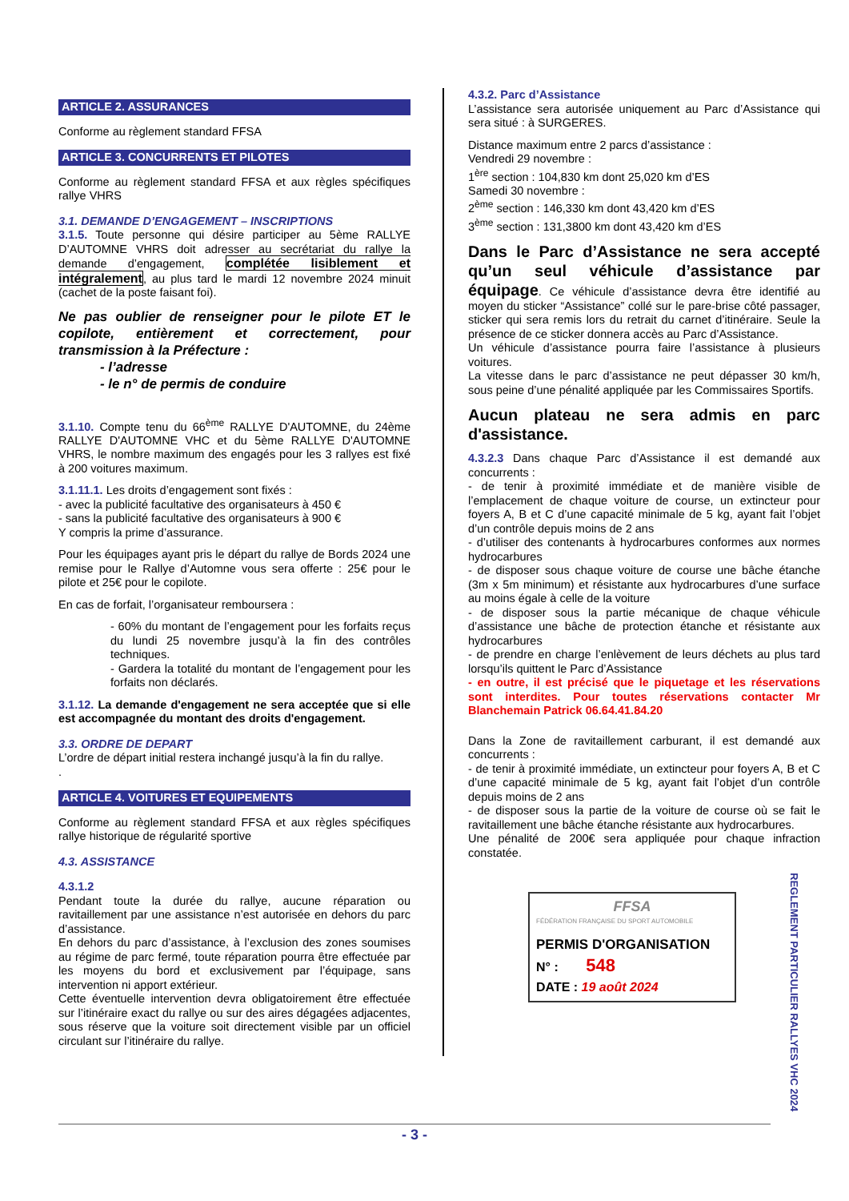ARTICLE 2. ASSURANCES
Conforme au règlement standard FFSA
ARTICLE 3. CONCURRENTS ET PILOTES
Conforme au règlement standard FFSA et aux règles spécifiques rallye VHRS
3.1. DEMANDE D’ENGAGEMENT – INSCRIPTIONS
3.1.5. Toute personne qui désire participer au 5ème RALLYE D’AUTOMNE VHRS doit adresser au secrétariat du rallye la demande d’engagement, complétée lisiblement et intégralement, au plus tard le mardi 12 novembre 2024 minuit (cachet de la poste faisant foi).
Ne pas oublier de renseigner pour le pilote ET le copilote, entièrement et correctement, pour transmission à la Préfecture :
- l’adresse
- le n° de permis de conduire
3.1.10. Compte tenu du 66<sup>ème</sup> RALLYE D'AUTOMNE, du 24ème RALLYE D'AUTOMNE VHC et du 5ème RALLYE D'AUTOMNE VHRS, le nombre maximum des engagés pour les 3 rallyes est fixé à 200 voitures maximum.
3.1.11.1. Les droits d’engagement sont fixés :
- avec la publicité facultative des organisateurs à 450 €
- sans la publicité facultative des organisateurs à 900 €
Y compris la prime d’assurance.
Pour les équipages ayant pris le départ du rallye de Bords 2024 une remise pour le Rallye d’Automne vous sera offerte : 25€ pour le pilote et 25€ pour le copilote.
En cas de forfait, l’organisateur remboursera :
- 60% du montant de l’engagement pour les forfaits reçus du lundi 25 novembre jusqu’à la fin des contrôles techniques.
- Gardera la totalité du montant de l’engagement pour les forfaits non déclarés.
3.1.12. La demande d'engagement ne sera acceptée que si elle est accompagnée du montant des droits d'engagement.
3.3. ORDRE DE DEPART
L’ordre de départ initial restera inchangé jusqu’à la fin du rallye.
.
ARTICLE 4. VOITURES ET EQUIPEMENTS
Conforme au règlement standard FFSA et aux règles spécifiques rallye historique de régularité sportive
4.3. ASSISTANCE
4.3.1.2
Pendant toute la durée du rallye, aucune réparation ou ravitaillement par une assistance n’est autorisée en dehors du parc d’assistance.
En dehors du parc d’assistance, à l’exclusion des zones soumises au régime de parc fermé, toute réparation pourra être effectuée par les moyens du bord et exclusivement par l’équipage, sans intervention ni apport extérieur.
Cette éventuelle intervention devra obligatoirement être effectuée sur l’itinéraire exact du rallye ou sur des aires dégagées adjacentes, sous réserve que la voiture soit directement visible par un officiel circulant sur l’itinéraire du rallye.
4.3.2. Parc d’Assistance
L’assistance sera autorisée uniquement au Parc d’Assistance qui sera situé : à SURGERES.
Distance maximum entre 2 parcs d’assistance :
Vendredi 29 novembre :
1<sup>ère</sup> section : 104,830 km dont 25,020 km d’ES
Samedi 30 novembre :
2<sup>ème</sup> section : 146,330 km dont 43,420 km d’ES
3<sup>ème</sup> section : 131,3800 km dont 43,420 km d’ES
Dans le Parc d’Assistance ne sera accepté qu’un seul véhicule d’assistance par équipage. Ce véhicule d’assistance devra être identifié au moyen du sticker “Assistance” collé sur le pare-brise côté passager, sticker qui sera remis lors du retrait du carnet d’itinéraire. Seule la présence de ce sticker donnera accès au Parc d’Assistance.
Un véhicule d’assistance pourra faire l’assistance à plusieurs voitures.
La vitesse dans le parc d’assistance ne peut dépasser 30 km/h, sous peine d’une pénalité appliquée par les Commissaires Sportifs.
Aucun plateau ne sera admis en parc d'assistance.
4.3.2.3 Dans chaque Parc d’Assistance il est demandé aux concurrents :
- de tenir à proximité immédiate et de manière visible de l’emplacement de chaque voiture de course, un extincteur pour foyers A, B et C d’une capacité minimale de 5 kg, ayant fait l’objet d’un contrôle depuis moins de 2 ans
- d’utiliser des contenants à hydrocarbures conformes aux normes hydrocarbures
- de disposer sous chaque voiture de course une bâche étanche (3m x 5m minimum) et résistante aux hydrocarbures d’une surface au moins égale à celle de la voiture
- de disposer sous la partie mécanique de chaque véhicule d’assistance une bâche de protection étanche et résistante aux hydrocarbures
- de prendre en charge l’enlèvement de leurs déchets au plus tard lorsqu’ils quittent le Parc d’Assistance
- en outre, il est précisé que le piquetage et les réservations sont interdites. Pour toutes réservations contacter Mr Blanchemain Patrick 06.64.41.84.20
Dans la Zone de ravitaillement carburant, il est demandé aux concurrents :
- de tenir à proximité immédiate, un extincteur pour foyers A, B et C d’une capacité minimale de 5 kg, ayant fait l’objet d’un contrôle depuis moins de 2 ans
- de disposer sous la partie de la voiture de course où se fait le ravitaillement une bâche étanche résistante aux hydrocarbures.
Une pénalité de 200€ sera appliquée pour chaque infraction constatée.
FFSA
FÉDÉRATION FRANÇAISE DU SPORT AUTOMOBILE
PERMIS D'ORGANISATION
N° : 548
DATE : 19 août 2024
REGLEMENT PARTICULIER RALLYES VHC 2024
- 3 -